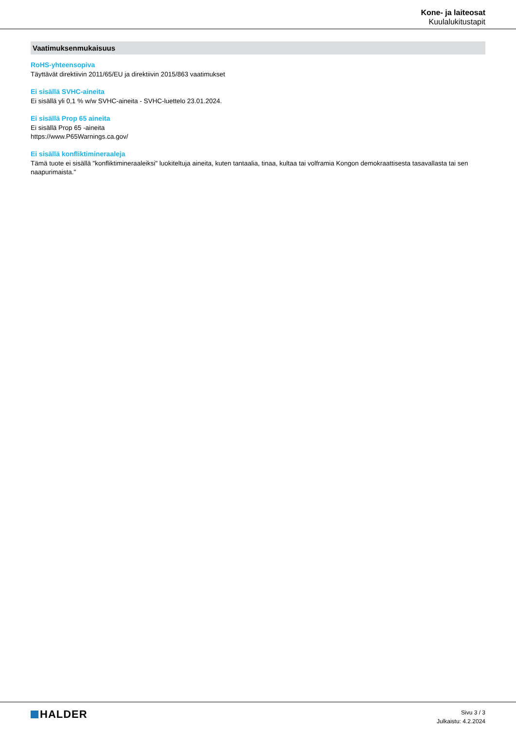Kone- ja laiteosat
Kuulalukitustapit
Vaatimuksenmukaisuus
RoHS-yhteensopiva
Täyttävät direktiivin 2011/65/EU ja direktiivin 2015/863 vaatimukset
Ei sisällä SVHC-aineita
Ei sisällä yli 0,1 % w/w SVHC-aineita - SVHC-luettelo 23.01.2024.
Ei sisällä Prop 65 aineita
Ei sisällä Prop 65 -aineita
https://www.P65Warnings.ca.gov/
Ei sisällä konfliktimineraaleja
Tämä tuote ei sisällä "konfliktimineraaleiksi" luokiteltuja aineita, kuten tantaalia, tinaa, kultaa tai volframia Kongon demokraattisesta tasavallasta tai sen naapurimaista."
HALDER
Sivu 3 / 3
Julkaistu: 4.2.2024